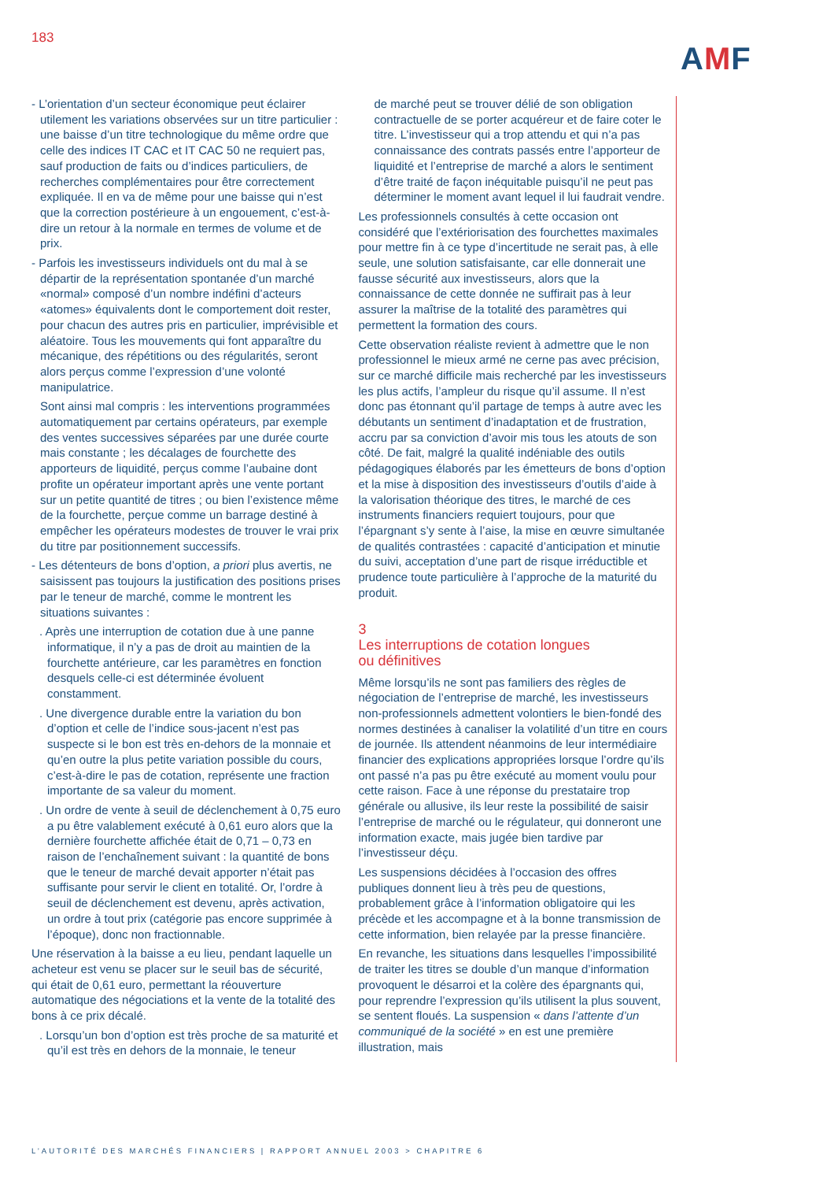183
AMF
- L’orientation d’un secteur économique peut éclairer utilement les variations observées sur un titre particulier : une baisse d’un titre technologique du même ordre que celle des indices IT CAC et IT CAC 50 ne requiert pas, sauf production de faits ou d’indices particuliers, de recherches complémentaires pour être correctement expliquée. Il en va de même pour une baisse qui n’est que la correction postérieure à un engouement, c’est-à-dire un retour à la normale en termes de volume et de prix.
- Parfois les investisseurs individuels ont du mal à se départir de la représentation spontanée d’un marché «normal» composé d’un nombre indéfini d’acteurs «atomes» équivalents dont le comportement doit rester, pour chacun des autres pris en particulier, imprévisible et aléatoire. Tous les mouvements qui font apparaître du mécanique, des répétitions ou des régularités, seront alors perçus comme l’expression d’une volonté manipulatrice.
Sont ainsi mal compris : les interventions programmées automatiquement par certains opérateurs, par exemple des ventes successives séparées par une durée courte mais constante ; les décalages de fourchette des apporteurs de liquidité, perçus comme l’aubaine dont profite un opérateur important après une vente portant sur un petite quantité de titres ; ou bien l’existence même de la fourchette, perçue comme un barrage destiné à empêcher les opérateurs modestes de trouver le vrai prix du titre par positionnement successifs.
- Les détenteurs de bons d’option, a priori plus avertis, ne saisissent pas toujours la justification des positions prises par le teneur de marché, comme le montrent les situations suivantes :
. Après une interruption de cotation due à une panne informatique, il n’y a pas de droit au maintien de la fourchette antérieure, car les paramètres en fonction desquels celle-ci est déterminée évoluent constamment.
. Une divergence durable entre la variation du bon d’option et celle de l’indice sous-jacent n’est pas suspecte si le bon est très en-dehors de la monnaie et qu’en outre la plus petite variation possible du cours, c’est-à-dire le pas de cotation, représente une fraction importante de sa valeur du moment.
. Un ordre de vente à seuil de déclenchement à 0,75 euro a pu être valablement exécuté à 0,61 euro alors que la dernière fourchette affichée était de 0,71 – 0,73 en raison de l’enchaînement suivant : la quantité de bons que le teneur de marché devait apporter n’était pas suffisante pour servir le client en totalité. Or, l’ordre à seuil de déclenchement est devenu, après activation, un ordre à tout prix (catégorie pas encore supprimée à l’époque), donc non fractionnable.
Une réservation à la baisse a eu lieu, pendant laquelle un acheteur est venu se placer sur le seuil bas de sécurité, qui était de 0,61 euro, permettant la réouverture automatique des négociations et la vente de la totalité des bons à ce prix décalé.
. Lorsqu’un bon d’option est très proche de sa maturité et qu’il est très en dehors de la monnaie, le teneur
de marché peut se trouver délié de son obligation contractuelle de se porter acquéreur et de faire coter le titre. L’investisseur qui a trop attendu et qui n’a pas connaissance des contrats passés entre l’apporteur de liquidité et l’entreprise de marché a alors le sentiment d’être traité de façon inéquitable puisqu’il ne peut pas déterminer le moment avant lequel il lui faudrait vendre.
Les professionnels consultés à cette occasion ont considéré que l’extériorisation des fourchettes maximales pour mettre fin à ce type d’incertitude ne serait pas, à elle seule, une solution satisfaisante, car elle donnerait une fausse sécurité aux investisseurs, alors que la connaissance de cette donnée ne suffirait pas à leur assurer la maîtrise de la totalité des paramètres qui permettent la formation des cours.
Cette observation réaliste revient à admettre que le non professionnel le mieux armé ne cerne pas avec précision, sur ce marché difficile mais recherché par les investisseurs les plus actifs, l’ampleur du risque qu’il assume. Il n’est donc pas étonnant qu’il partage de temps à autre avec les débutants un sentiment d’inadaptation et de frustration, accru par sa conviction d’avoir mis tous les atouts de son côté. De fait, malgré la qualité indéniable des outils pédagogiques élaborés par les émetteurs de bons d’option et la mise à disposition des investisseurs d’outils d’aide à la valorisation théorique des titres, le marché de ces instruments financiers requiert toujours, pour que l’épargnant s’y sente à l’aise, la mise en œuvre simultanée de qualités contrastées : capacité d’anticipation et minutie du suivi, acceptation d’une part de risque irréductible et prudence toute particulière à l’approche de la maturité du produit.
3
Les interruptions de cotation longues
ou définitives
Même lorsqu’ils ne sont pas familiers des règles de négociation de l’entreprise de marché, les investisseurs non-professionnels admettent volontiers le bien-fondé des normes destinées à canaliser la volatilité d’un titre en cours de journée. Ils attendent néanmoins de leur intermédiaire financier des explications appropriées lorsque l’ordre qu’ils ont passé n’a pas pu être exécuté au moment voulu pour cette raison. Face à une réponse du prestataire trop générale ou allusive, ils leur reste la possibilité de saisir l’entreprise de marché ou le régulateur, qui donneront une information exacte, mais jugée bien tardive par l’investisseur déçu.
Les suspensions décidées à l’occasion des offres publiques donnent lieu à très peu de questions, probablement grâce à l’information obligatoire qui les précède et les accompagne et à la bonne transmission de cette information, bien relayée par la presse financière.
En revanche, les situations dans lesquelles l’impossibilité de traiter les titres se double d’un manque d’information provoquent le désarroi et la colère des épargnants qui, pour reprendre l’expression qu’ils utilisent la plus souvent, se sentent floués. La suspension « dans l’attente d’un communiqué de la société » en est une première illustration, mais
L’AUTORITÉ DES MARCHÉS FINANCIERS | RAPPORT ANNUEL 2003 > CHAPITRE 6